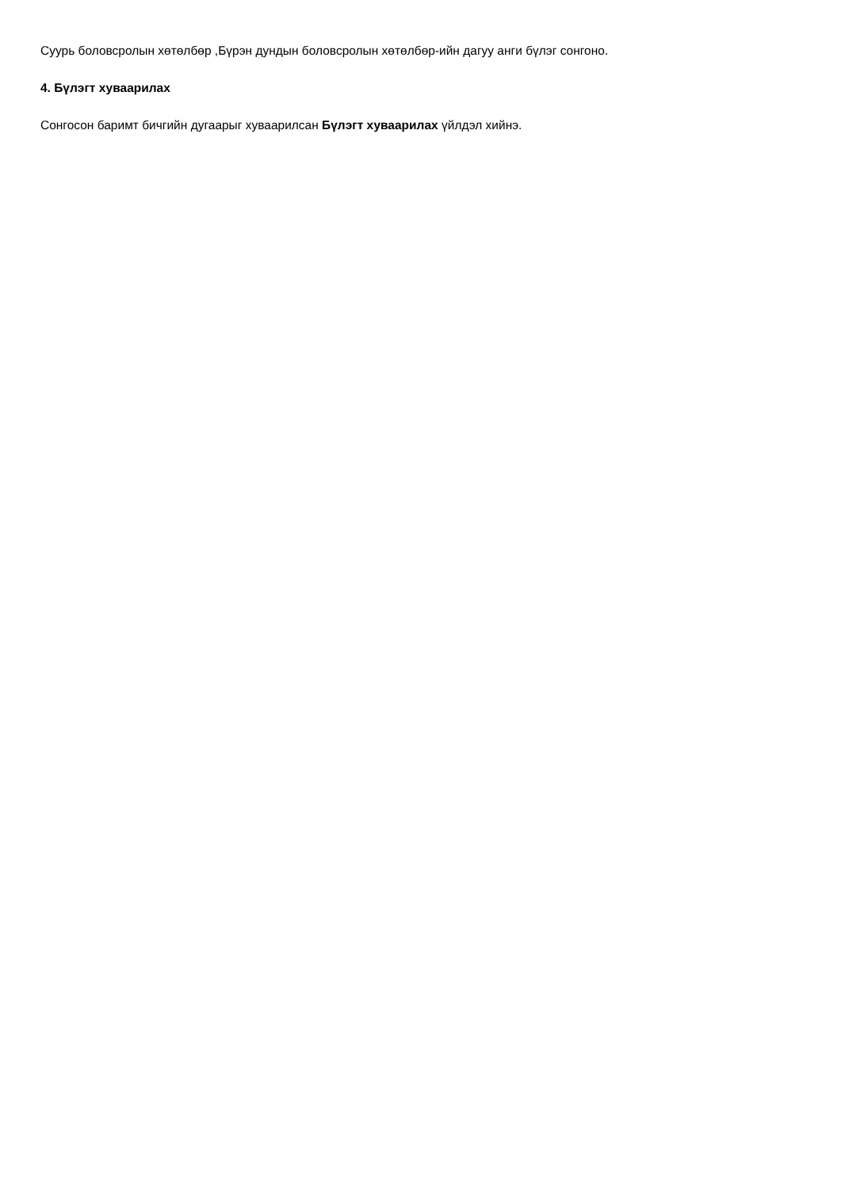Суурь боловсролын хөтөлбөр ,Бүрэн дундын боловсролын хөтөлбөр-ийн дагуу анги бүлэг сонгоно.
4. Бүлэгт хуваарилах
Сонгосон баримт бичгийн дугаарыг хуваарилсан Бүлэгт хуваарилах үйлдэл хийнэ.